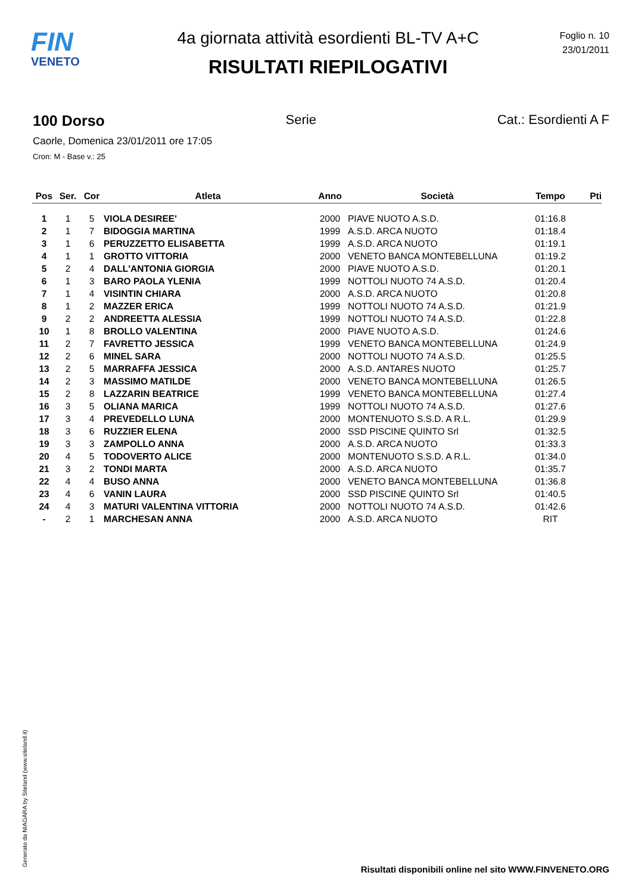FIN
VENETO
4a giornata attività esordienti BL-TV A+C
RISULTATI RIEPILOGATIVI
Foglio n. 10
23/01/2011
100 Dorso Serie Cat.: Esordienti A F
Caorle, Domenica 23/01/2011 ore 17:05
Cron: M - Base v.: 25
| Pos | Ser. | Cor | Atleta | Anno | Società | Tempo | Pti |
| --- | --- | --- | --- | --- | --- | --- | --- |
| 1 | 1 | 5 | VIOLA DESIREE' | 2000 | PIAVE NUOTO A.S.D. | 01:16.8 | |
| 2 | 1 | 7 | BIDOGGIA MARTINA | 1999 | A.S.D. ARCA NUOTO | 01:18.4 | |
| 3 | 1 | 6 | PERUZZETTO ELISABETTA | 1999 | A.S.D. ARCA NUOTO | 01:19.1 | |
| 4 | 1 | 1 | GROTTO VITTORIA | 2000 | VENETO BANCA MONTEBELLUNA | 01:19.2 | |
| 5 | 2 | 4 | DALL'ANTONIA GIORGIA | 2000 | PIAVE NUOTO A.S.D. | 01:20.1 | |
| 6 | 1 | 3 | BARO PAOLA YLENIA | 1999 | NOTTOLI NUOTO 74 A.S.D. | 01:20.4 | |
| 7 | 1 | 4 | VISINTIN CHIARA | 2000 | A.S.D. ARCA NUOTO | 01:20.8 | |
| 8 | 1 | 2 | MAZZER ERICA | 1999 | NOTTOLI NUOTO 74 A.S.D. | 01:21.9 | |
| 9 | 2 | 2 | ANDREETTA ALESSIA | 1999 | NOTTOLI NUOTO 74 A.S.D. | 01:22.8 | |
| 10 | 1 | 8 | BROLLO VALENTINA | 2000 | PIAVE NUOTO A.S.D. | 01:24.6 | |
| 11 | 2 | 7 | FAVRETTO JESSICA | 1999 | VENETO BANCA MONTEBELLUNA | 01:24.9 | |
| 12 | 2 | 6 | MINEL SARA | 2000 | NOTTOLI NUOTO 74 A.S.D. | 01:25.5 | |
| 13 | 2 | 5 | MARRAFFA JESSICA | 2000 | A.S.D. ANTARES NUOTO | 01:25.7 | |
| 14 | 2 | 3 | MASSIMO MATILDE | 2000 | VENETO BANCA MONTEBELLUNA | 01:26.5 | |
| 15 | 2 | 8 | LAZZARIN BEATRICE | 1999 | VENETO BANCA MONTEBELLUNA | 01:27.4 | |
| 16 | 3 | 5 | OLIANA MARICA | 1999 | NOTTOLI NUOTO 74 A.S.D. | 01:27.6 | |
| 17 | 3 | 4 | PREVEDELLO LUNA | 2000 | MONTENUOTO S.S.D. A R.L. | 01:29.9 | |
| 18 | 3 | 6 | RUZZIER ELENA | 2000 | SSD PISCINE QUINTO Srl | 01:32.5 | |
| 19 | 3 | 3 | ZAMPOLLO ANNA | 2000 | A.S.D. ARCA NUOTO | 01:33.3 | |
| 20 | 4 | 5 | TODOVERTO ALICE | 2000 | MONTENUOTO S.S.D. A R.L. | 01:34.0 | |
| 21 | 3 | 2 | TONDI MARTA | 2000 | A.S.D. ARCA NUOTO | 01:35.7 | |
| 22 | 4 | 4 | BUSO ANNA | 2000 | VENETO BANCA MONTEBELLUNA | 01:36.8 | |
| 23 | 4 | 6 | VANIN LAURA | 2000 | SSD PISCINE QUINTO Srl | 01:40.5 | |
| 24 | 4 | 3 | MATURI VALENTINA VITTORIA | 2000 | NOTTOLI NUOTO 74 A.S.D. | 01:42.6 | |
| - | 2 | 1 | MARCHESAN ANNA | 2000 | A.S.D. ARCA NUOTO | RIT | |
Generato da NIAGARA by Siteland (www.siteland.it)
Risultati disponibili online nel sito WWW.FINVENETO.ORG